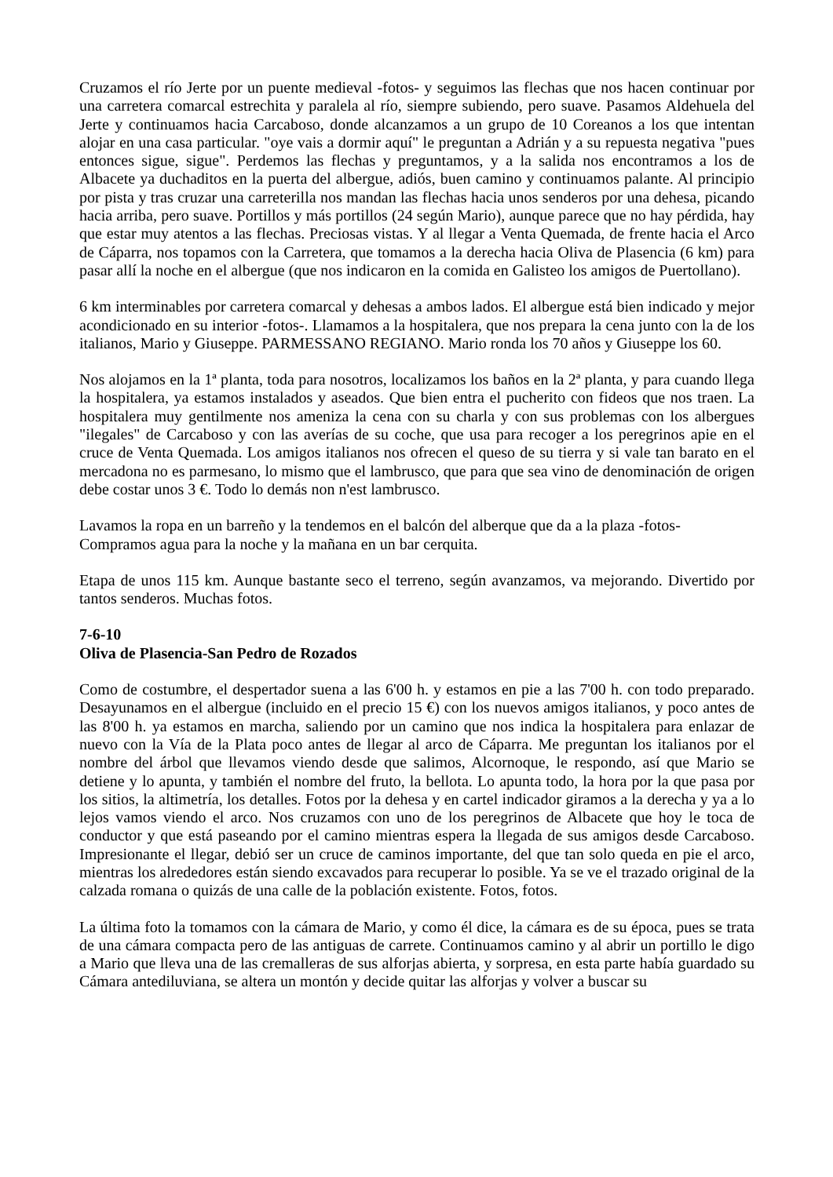Cruzamos el río Jerte por un puente medieval -fotos- y seguimos las flechas que nos hacen continuar por una carretera comarcal estrechita y paralela al río, siempre subiendo, pero suave. Pasamos Aldehuela del Jerte y continuamos hacia Carcaboso, donde alcanzamos a un grupo de 10 Coreanos a los que intentan alojar en una casa particular. "oye vais a dormir aquí" le preguntan a Adrián y a su repuesta negativa "pues entonces sigue, sigue". Perdemos las flechas y preguntamos, y a la salida nos encontramos a los de Albacete ya duchaditos en la puerta del albergue, adiós, buen camino y continuamos palante. Al principio por pista y tras cruzar una carreterilla nos mandan las flechas hacia unos senderos por una dehesa, picando hacia arriba, pero suave. Portillos y más portillos (24 según Mario), aunque parece que no hay pérdida, hay que estar muy atentos a las flechas. Preciosas vistas. Y al llegar a Venta Quemada, de frente hacia el Arco de Cáparra, nos topamos con la Carretera, que tomamos a la derecha hacia Oliva de Plasencia (6 km) para pasar allí la noche en el albergue (que nos indicaron en la comida en Galisteo los amigos de Puertollano).
6 km interminables por carretera comarcal y dehesas a ambos lados. El albergue está bien indicado y mejor acondicionado en su interior -fotos-. Llamamos a la hospitalera, que nos prepara la cena junto con la de los italianos, Mario y Giuseppe. PARMESSANO REGIANO. Mario ronda los 70 años y Giuseppe los 60.
Nos alojamos en la 1ª planta, toda para nosotros, localizamos los baños en la 2ª planta, y para cuando llega la hospitalera, ya estamos instalados y aseados. Que bien entra el pucherito con fideos que nos traen. La hospitalera muy gentilmente nos ameniza la cena con su charla y con sus problemas con los albergues "ilegales" de Carcaboso y con las averías de su coche, que usa para recoger a los peregrinos apie en el cruce de Venta Quemada. Los amigos italianos nos ofrecen el queso de su tierra y si vale tan barato en el mercadona no es parmesano, lo mismo que el lambrusco, que para que sea vino de denominación de origen debe costar unos 3 €. Todo lo demás non n'est lambrusco.
Lavamos la ropa en un barreño y la tendemos en el balcón del alberque que da a la plaza -fotos-
Compramos agua para la noche y la mañana en un bar cerquita.
Etapa de unos 115 km. Aunque bastante seco el terreno, según avanzamos, va mejorando. Divertido por tantos senderos. Muchas fotos.
7-6-10
Oliva de Plasencia-San Pedro de Rozados
Como de costumbre, el despertador suena a las 6'00 h. y estamos en pie a las 7'00 h. con todo preparado. Desayunamos en el albergue (incluido en el precio 15 €) con los nuevos amigos italianos, y poco antes de las 8'00 h. ya estamos en marcha, saliendo por un camino que nos indica la hospitalera para enlazar de nuevo con la Vía de la Plata poco antes de llegar al arco de Cáparra. Me preguntan los italianos por el nombre del árbol que llevamos viendo desde que salimos, Alcornoque, le respondo, así que Mario se detiene y lo apunta, y también el nombre del fruto, la bellota. Lo apunta todo, la hora por la que pasa por los sitios, la altimetría, los detalles. Fotos por la dehesa y en cartel indicador giramos a la derecha y ya a lo lejos vamos viendo el arco. Nos cruzamos con uno de los peregrinos de Albacete que hoy le toca de conductor y que está paseando por el camino mientras espera la llegada de sus amigos desde Carcaboso. Impresionante el llegar, debió ser un cruce de caminos importante, del que tan solo queda en pie el arco, mientras los alrededores están siendo excavados para recuperar lo posible. Ya se ve el trazado original de la calzada romana o quizás de una calle de la población existente. Fotos, fotos.
La última foto la tomamos con la cámara de Mario, y como él dice, la cámara es de su época, pues se trata de una cámara compacta pero de las antiguas de carrete. Continuamos camino y al abrir un portillo le digo a Mario que lleva una de las cremalleras de sus alforjas abierta, y sorpresa, en esta parte había guardado su Cámara antediluviana, se altera un montón y decide quitar las alforjas y volver a buscar su